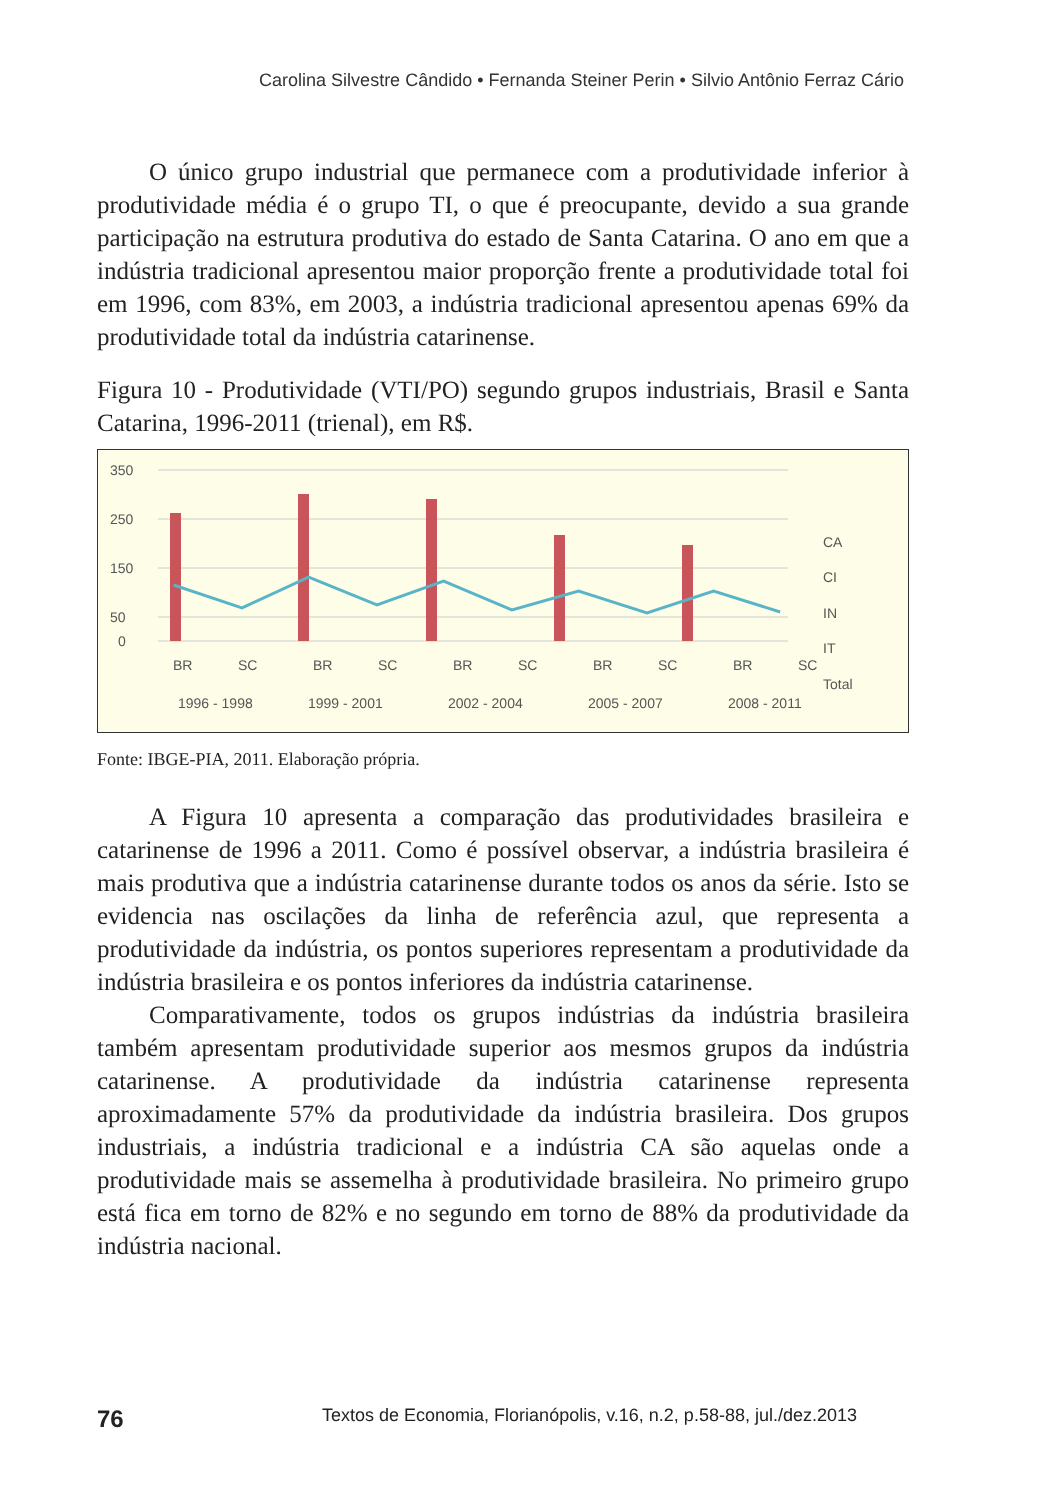Carolina Silvestre Cândido • Fernanda Steiner Perin • Silvio Antônio Ferraz Cário
O único grupo industrial que permanece com a produtividade inferior à produtividade média é o grupo TI, o que é preocupante, devido a sua grande participação na estrutura produtiva do estado de Santa Catarina. O ano em que a indústria tradicional apresentou maior proporção frente a produtividade total foi em 1996, com 83%, em 2003, a indústria tradicional apresentou apenas 69% da produtividade total da indústria catarinense.
Figura 10 - Produtividade (VTI/PO) segundo grupos industriais, Brasil e Santa Catarina, 1996-2011 (trienal), em R$.
350
250
150
50
0
BR
SC
BR
SC
BR
SC
BR
SC
BR
SC
1996 - 1998
1999 - 2001
2002 - 2004
2005 - 2007
2008 - 2011
CA
CI
IN
IT
Total
Fonte: IBGE-PIA, 2011. Elaboração própria.
A Figura 10 apresenta a comparação das produtividades brasileira e catarinense de 1996 a 2011. Como é possível observar, a indústria brasileira é mais produtiva que a indústria catarinense durante todos os anos da série. Isto se evidencia nas oscilações da linha de referência azul, que representa a produtividade da indústria, os pontos superiores representam a produtividade da indústria brasileira e os pontos inferiores da indústria catarinense.
Comparativamente, todos os grupos indústrias da indústria brasileira também apresentam produtividade superior aos mesmos grupos da indústria catarinense. A produtividade da indústria catarinense representa aproximadamente 57% da produtividade da indústria brasileira. Dos grupos industriais, a indústria tradicional e a indústria CA são aquelas onde a produtividade mais se assemelha à produtividade brasileira. No primeiro grupo está fica em torno de 82% e no segundo em torno de 88% da produtividade da indústria nacional.
76 Textos de Economia, Florianópolis, v.16, n.2, p.58-88, jul./dez.2013